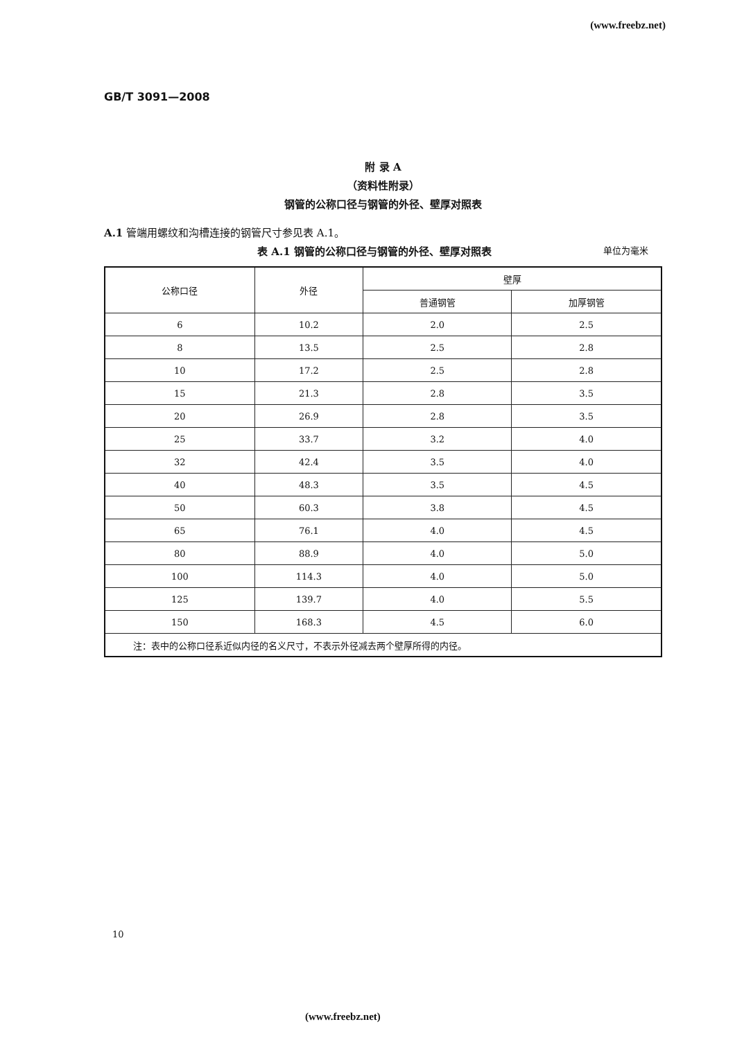(www.freebz.net)
GB/T 3091—2008
附 录 A
（资料性附录）
钢管的公称口径与钢管的外径、壁厚对照表
A.1 管端用螺纹和沟槽连接的钢管尺寸参见表 A.1。
表 A.1 钢管的公称口径与钢管的外径、壁厚对照表 单位为毫米
| 公称口径 | 外径 | 壁厚 | |
| --- | --- | --- | --- |
| | | 普通钢管 | 加厚钢管 |
| 6 | 10.2 | 2.0 | 2.5 |
| 8 | 13.5 | 2.5 | 2.8 |
| 10 | 17.2 | 2.5 | 2.8 |
| 15 | 21.3 | 2.8 | 3.5 |
| 20 | 26.9 | 2.8 | 3.5 |
| 25 | 33.7 | 3.2 | 4.0 |
| 32 | 42.4 | 3.5 | 4.0 |
| 40 | 48.3 | 3.5 | 4.5 |
| 50 | 60.3 | 3.8 | 4.5 |
| 65 | 76.1 | 4.0 | 4.5 |
| 80 | 88.9 | 4.0 | 5.0 |
| 100 | 114.3 | 4.0 | 5.0 |
| 125 | 139.7 | 4.0 | 5.5 |
| 150 | 168.3 | 4.5 | 6.0 |
| 注：表中的公称口径系近似内径的名义尺寸，不表示外径减去两个壁厚所得的内径。 | | | |
10
(www.freebz.net)